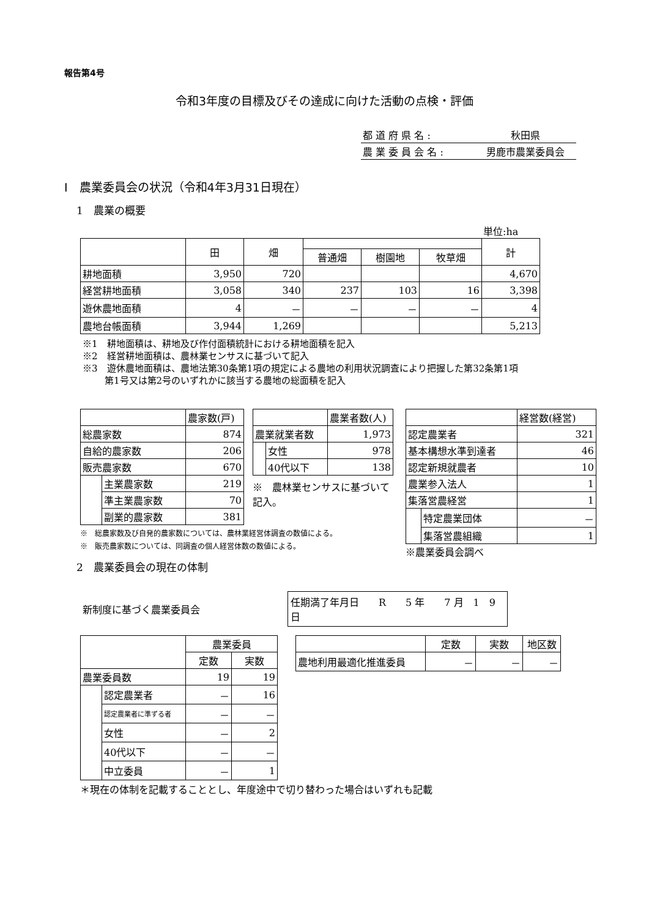報告第4号
令和3年度の目標及びその達成に向けた活動の点検・評価
| 都 道 府 県 名 : | 秋田県 |
| 農 業 委 員 会 名 : | 男鹿市農業委員会 |
Ⅰ　農業委員会の状況（令和4年3月31日現在）
1　農業の概要
単位:ha
| | 田 | 畑 | | | | 計 |
| --- | --- | --- | --- | --- | --- | --- |
| | | | 普通畑 | 樹園地 | 牧草畑 | |
| 耕地面積 | 3,950 | 720 | | | | 4,670 |
| 経営耕地面積 | 3,058 | 340 | 237 | 103 | 16 | 3,398 |
| 遊休農地面積 | 4 | － | － | － | － | 4 |
| 農地台帳面積 | 3,944 | 1,269 | | | | 5,213 |
※1　耕地面積は、耕地及び作付面積統計における耕地面積を記入
※2　経営耕地面積は、農林業センサスに基づいて記入
※3　遊休農地面積は、農地法第30条第1項の規定による農地の利用状況調査により把握した第32条第1項
第1号又は第2号のいずれかに該当する農地の総面積を記入
| | | 農家数(戸) |
| 総農家数 | | 874 |
| 自給的農家数 | | 206 |
| 販売農家数 | | 670 |
| | 主業農家数 | 219 |
| | 準主業農家数 | 70 |
| | 副業的農家数 | 381 |
※　総農家数及び自発的農家数については、農林業経営体調査の数値による。
※　販売農家数については、同調査の個人経営体数の数値による。
| | | 農業者数(人) |
| 農業就業者数 | | 1,973 |
| | 女性 | 978 |
| | 40代以下 | 138 |
※　農林業センサスに基づいて記入。
| | | 経営数(経営) |
| 認定農業者 | | 321 |
| 基本構想水準到達者 | | 46 |
| 認定新規就農者 | | 10 |
| 農業参入法人 | | 1 |
| 集落営農経営 | | 1 |
| | 特定農業団体 | － |
| | 集落営農組織 | 1 |
※農業委員会調べ
2　農業委員会の現在の体制
新制度に基づく農業委員会
任期満了年月日　　R　　5 年　　7 月　1　9 日
| | | 農業委員 | |
| | | 定数 | 実数 |
| 農業委員数 | | 19 | 19 |
| | 認定農業者 | － | 16 |
| | 認定農業者に準ずる者 | － | － |
| | 女性 | － | 2 |
| | 40代以下 | － | － |
| | 中立委員 | － | 1 |
＊現在の体制を記載することとし、年度途中で切り替わった場合はいずれも記載
| | 定数 | 実数 | 地区数 |
| 農地利用最適化推進委員 | － | － | － |